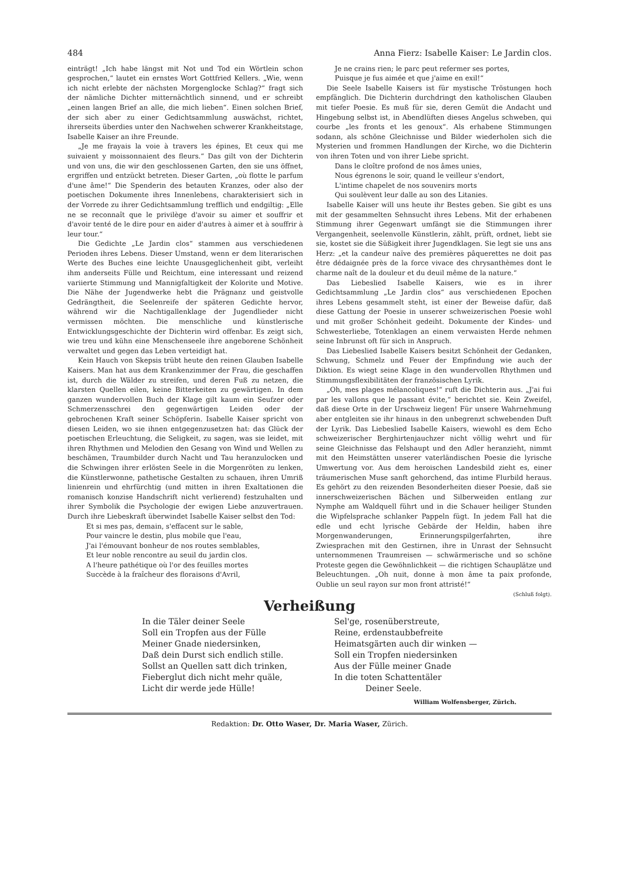484 Anna Fierz: Isabelle Kaiser: Le Jardin clos.
einträgt! „Ich habe längst mit Not und Tod ein Wörtlein schon gesprochen,“ lautet ein ernstes Wort Gottfried Kellers. „Wie, wenn ich nicht erlebte der nächsten Morgenglocke Schlag?“ fragt sich der nämliche Dichter mitternächtlich sinnend, und er schreibt „einen langen Brief an alle, die mich lieben“. Einen solchen Brief, der sich aber zu einer Gedichtsammlung auswächst, richtet, ihrerseits überdies unter den Nachwehen schwerer Krankheitstage, Isabelle Kaiser an ihre Freunde.
„Je me frayais la voie à travers les épines, Et ceux qui me suivaient y moissonnaient des fleurs.“ Das gilt von der Dichterin und von uns, die wir den geschlossenen Garten, den sie uns öffnet, ergriffen und entzückt betreten. Dieser Garten, „où flotte le parfum d'une âme!“ Die Spenderin des betauten Kranzes, oder also der poetischen Dokumente ihres Innenlebens, charakterisiert sich in der Vorrede zu ihrer Gedichtsammlung trefflich und endgiltig: „Elle ne se reconnaît que le privilège d'avoir su aimer et souffrir et d'avoir tenté de le dire pour en aider d'autres à aimer et à souffrir à leur tour.“
Die Gedichte „Le Jardin clos“ stammen aus verschiedenen Perioden ihres Lebens. Dieser Umstand, wenn er dem literarischen Werte des Buches eine leichte Unausgeglichenheit gibt, verleiht ihm anderseits Fülle und Reichtum, eine interessant und reizend variierte Stimmung und Mannigfaltigkeit der Kolorite und Motive. Die Nähe der Jugendwerke hebt die Prägnanz und geistvolle Gedrängtheit, die Seelenreife der späteren Gedichte hervor, während wir die Nachtigallenklage der Jugendlieder nicht vermissen möchten. Die menschliche und künstlerische Entwicklungsgeschichte der Dichterin wird offenbar. Es zeigt sich, wie treu und kühn eine Menschenseele ihre angeborene Schönheit verwaltet und gegen das Leben verteidigt hat.
Kein Hauch von Skepsis trübt heute den reinen Glauben Isabelle Kaisers. Man hat aus dem Krankenzimmer der Frau, die geschaffen ist, durch die Wälder zu streifen, und deren Fuß zu netzen, die klarsten Quellen eilen, keine Bitterkeiten zu gewärtigen. In dem ganzen wundervollen Buch der Klage gilt kaum ein Seufzer oder Schmerzensschrei den gegenwärtigen Leiden oder der gebrochenen Kraft seiner Schöpferin. Isabelle Kaiser spricht von diesen Leiden, wo sie ihnen entgegenzusetzen hat: das Glück der poetischen Erleuchtung, die Seligkeit, zu sagen, was sie leidet, mit ihren Rhythmen und Melodien den Gesang von Wind und Wellen zu beschämen, Traumbilder durch Nacht und Tau heranzulocken und die Schwingen ihrer erlösten Seele in die Morgenröten zu lenken, die Künstlerwonne, pathetische Gestalten zu schauen, ihren Umriß linienrein und ehrfürchtig (und mitten in ihren Exaltationen die romanisch konzise Handschrift nicht verlierend) festzuhalten und ihrer Symbolik die Psychologie der ewigen Liebe anzuvertrauen. Durch ihre Liebeskraft überwindet Isabelle Kaiser selbst den Tod:
Et si mes pas, demain, s'effacent sur le sable,
Pour vaincre le destin, plus mobile que l'eau,
J'ai l'émouvant bonheur de nos routes semblables,
Et leur noble rencontre au seuil du jardin clos.
A l'heure pathétique où l'or des feuilles mortes
Succède à la fraîcheur des floraisons d'Avril,
Je ne crains rien; le parc peut refermer ses portes,
Puisque je fus aimée et que j'aime en exil!“
Die Seele Isabelle Kaisers ist für mystische Tröstungen hoch empfänglich. Die Dichterin durchdringt den katholischen Glauben mit tiefer Poesie. Es muß für sie, deren Gemüt die Andacht und Hingebung selbst ist, in Abendlüften dieses Angelus schweben, qui courbe „les fronts et les genoux“. Als erhabene Stimmungen sodann, als schöne Gleichnisse und Bilder wiederholen sich die Mysterien und frommen Handlungen der Kirche, wo die Dichterin von ihren Toten und von ihrer Liebe spricht.
Dans le cloître profond de nos âmes unies,
Nous égrenons le soir, quand le veilleur s'endort,
L'intime chapelet de nos souvenirs morts
Qui soulèvent leur dalle au son des Litanies.
Isabelle Kaiser will uns heute ihr Bestes geben. Sie gibt es uns mit der gesammelten Sehnsucht ihres Lebens. Mit der erhabenen Stimmung ihrer Gegenwart umfängt sie die Stimmungen ihrer Vergangenheit, seelenvolle Künstlerin, zählt, prüft, ordnet, liebt sie sie, kostet sie die Süßigkeit ihrer Jugendklagen. Sie legt sie uns ans Herz: „et la candeur naïve des premières pâquerettes ne doit pas être dédaignée près de la force vivace des chrysanthèmes dont le charme naît de la douleur et du deuil même de la nature.“
Das Liebeslied Isabelle Kaisers, wie es in ihrer Gedichtsammlung „Le Jardin clos“ aus verschiedenen Epochen ihres Lebens gesammelt steht, ist einer der Beweise dafür, daß diese Gattung der Poesie in unserer schweizerischen Poesie wohl und mit großer Schönheit gedeiht. Dokumente der Kindes- und Schwesterliebe, Totenklagen an einem verwaisten Herde nehmen seine Inbrunst oft für sich in Anspruch.
Das Liebeslied Isabelle Kaisers besitzt Schönheit der Gedanken, Schwung, Schmelz und Feuer der Empfindung wie auch der Diktion. Es wiegt seine Klage in den wundervollen Rhythmen und Stimmungsflexibilitäten der französischen Lyrik.
„Oh, mes plages mélancoliques!“ ruft die Dichterin aus. „J'ai fui par les vallons que le passant évite,“ berichtet sie. Kein Zweifel, daß diese Orte in der Urschweiz liegen! Für unsere Wahrnehmung aber entgleiten sie ihr hinaus in den unbegrenzt schwebenden Duft der Lyrik. Das Liebeslied Isabelle Kaisers, wiewohl es dem Echo schweizerischer Berghirtenjauchzer nicht völlig wehrt und für seine Gleichnisse das Felshaupt und den Adler heranzieht, nimmt mit den Heimstätten unserer vaterländischen Poesie die lyrische Umwertung vor. Aus dem heroischen Landesbild zieht es, einer träumerischen Muse sanft gehorchend, das intime Flurbild heraus. Es gehört zu den reizenden Besonderheiten dieser Poesie, daß sie innerschweizerischen Bächen und Silberweiden entlang zur Nymphe am Waldquell führt und in die Schauer heiliger Stunden die Wipfelsprache schlanker Pappeln fügt. In jedem Fall hat die edle und echt lyrische Gebärde der Heldin, haben ihre Morgenwanderungen, Erinnerungspilgerfahrten, ihre Zwiesprachen mit den Gestirnen, ihre in Unrast der Sehnsucht unternommenen Traumreisen — schwärmerische und so schöne Proteste gegen die Gewöhnlichkeit — die richtigen Schauplätze und Beleuchtungen. „Oh nuit, donne à mon âme ta paix profonde, Oublie un seul rayon sur mon front attristé!“
(Schluß folgt).
Verheißung
In die Täler deiner Seele
Soll ein Tropfen aus der Fülle
Meiner Gnade niedersinken,
Daß dein Durst sich endlich stille.
Sollst an Quellen satt dich trinken,
Fieberglut dich nicht mehr quäle,
Licht dir werde jede Hülle!
Sel'ge, rosenüberstreute,
Reine, erdenstaubbefreite
Heimatsgärten auch dir winken —
Soll ein Tropfen niedersinken
Aus der Fülle meiner Gnade
In die toten Schattentäler
Deiner Seele.
William Wolfensberger, Zürich.
Redaktion: Dr. Otto Waser, Dr. Maria Waser, Zürich.